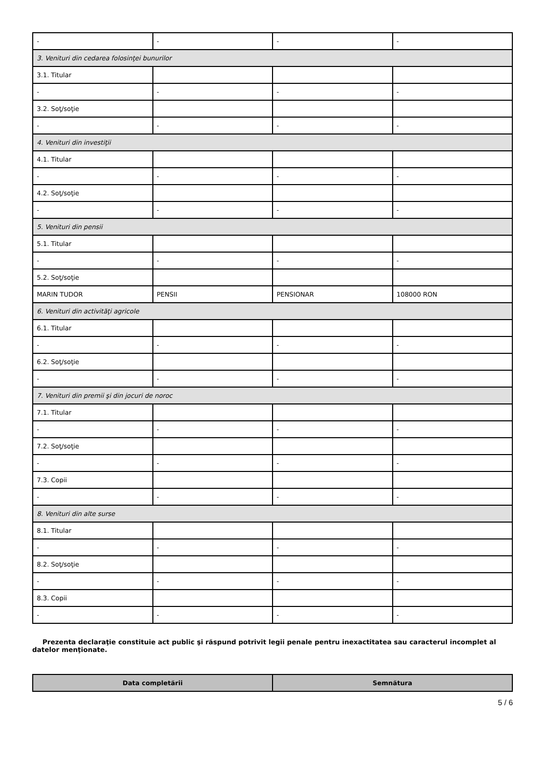| - | - | - | - |
| 3. Venituri din cedarea folosinţei bunurilor | | | |
| 3.1. Titular | | | |
| - | - | - | - |
| 3.2. Soţ/soţie | | | |
| - | - | - | - |
| 4. Venituri din investiţii | | | |
| 4.1. Titular | | | |
| - | - | - | - |
| 4.2. Soţ/soţie | | | |
| - | - | - | - |
| 5. Venituri din pensii | | | |
| 5.1. Titular | | | |
| - | - | - | - |
| 5.2. Soţ/soţie | | | |
| MARIN TUDOR | PENSII | PENSIONAR | 108000 RON |
| 6. Venituri din activităţi agricole | | | |
| 6.1. Titular | | | |
| - | - | - | - |
| 6.2. Soţ/soţie | | | |
| - | - | - | - |
| 7. Venituri din premii şi din jocuri de noroc | | | |
| 7.1. Titular | | | |
| - | - | - | - |
| 7.2. Soţ/soţie | | | |
| - | - | - | - |
| 7.3. Copii | | | |
| - | - | - | - |
| 8. Venituri din alte surse | | | |
| 8.1. Titular | | | |
| - | - | - | - |
| 8.2. Soţ/soţie | | | |
| - | - | - | - |
| 8.3. Copii | | | |
| - | - | - | - |
Prezenta declaraţie constituie act public şi răspund potrivit legii penale pentru inexactitatea sau caracterul incomplet al datelor menţionate.
| Data completării | Semnătura |
5 / 6